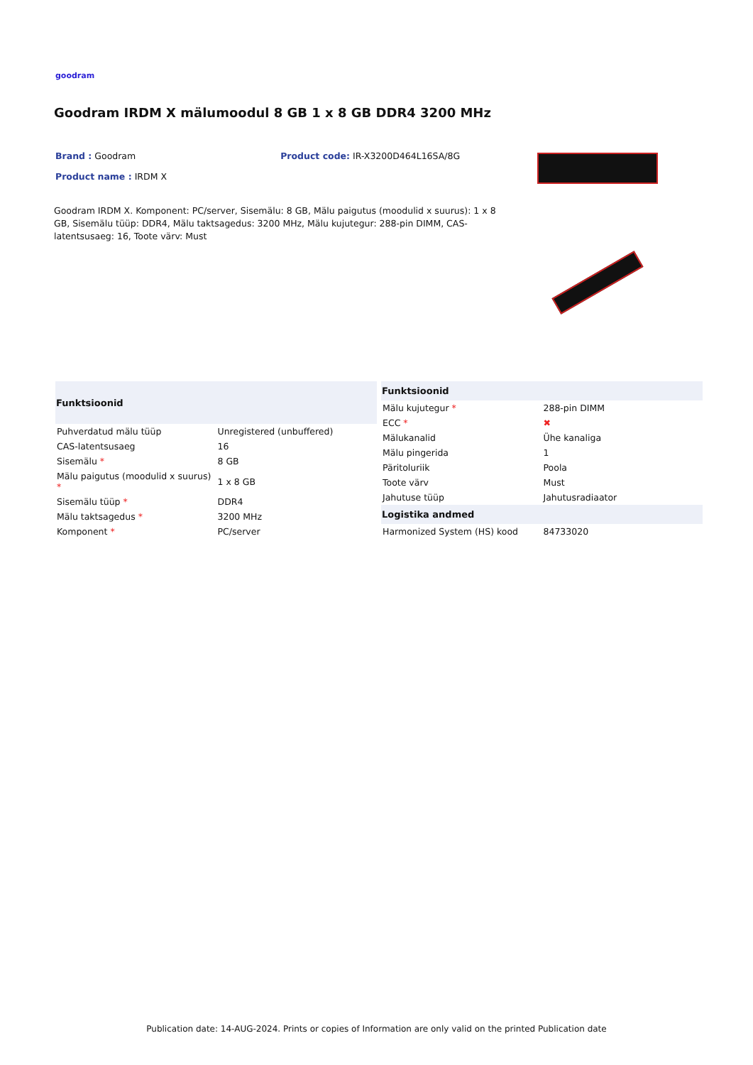goodram
Goodram IRDM X mälumoodul 8 GB 1 x 8 GB DDR4 3200 MHz
Brand : Goodram Product code: IR-X3200D464L16SA/8G
Product name : IRDM X
Goodram IRDM X. Komponent: PC/server, Sisemälu: 8 GB, Mälu paigutus (moodulid x suurus): 1 x 8 GB, Sisemälu tüüp: DDR4, Mälu taktsagedus: 3200 MHz, Mälu kujutegur: 288-pin DIMM, CAS-latentsusaeg: 16, Toote värv: Must
| Funktsioonid | |
| --- | --- |
| Puhverdatud mälu tüüp | Unregistered (unbuffered) |
| CAS-latentsusaeg | 16 |
| Sisemälu * | 8 GB |
| Mälu paigutus (moodulid x suurus) * | 1 x 8 GB |
| Sisemälu tüüp * | DDR4 |
| Mälu taktsagedus * | 3200 MHz |
| Komponent * | PC/server |
| Funktsioonid | |
| --- | --- |
| Mälu kujutegur * | 288-pin DIMM |
| ECC * | ✖ |
| Mälukanalid | Ühe kanaliga |
| Mälu pingerida | 1 |
| Päritoluriik | Poola |
| Toote värv | Must |
| Jahutuse tüüp | Jahutusradiaator |
| Logistika andmed | |
| Harmonized System (HS) kood | 84733020 |
Publication date: 14-AUG-2024. Prints or copies of Information are only valid on the printed Publication date